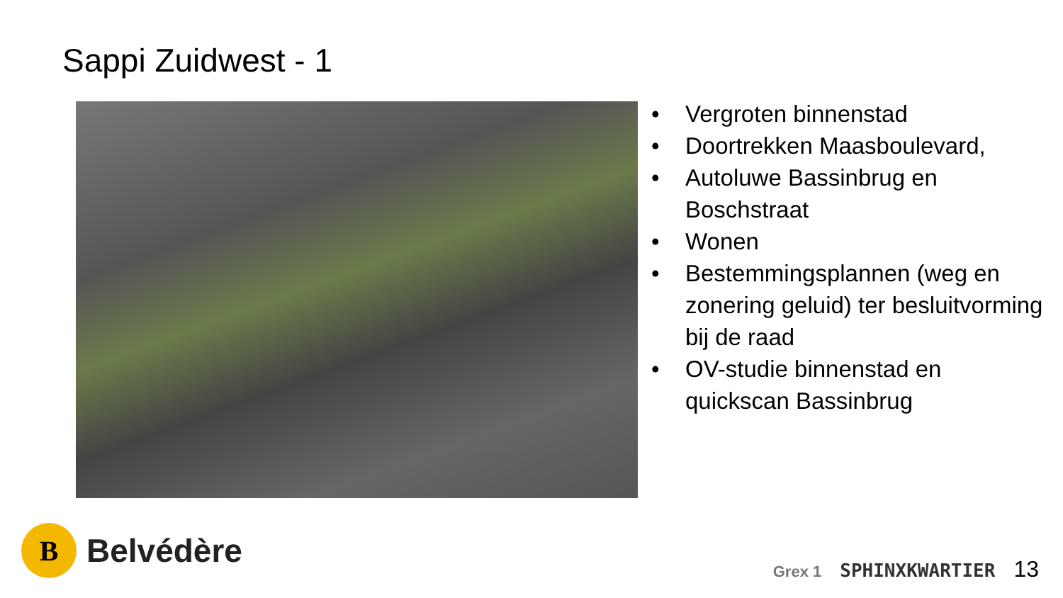Sappi Zuidwest - 1
• Vergroten binnenstad
• Doortrekken Maasboulevard,
• Autoluwe Bassinbrug en Boschstraat
• Wonen
• Bestemmingsplannen (weg en zonering geluid) ter besluitvorming bij de raad
• OV-studie binnenstad en quickscan Bassinbrug
B
Belvédère
Grex 1 SPHINXKWARTIER 13